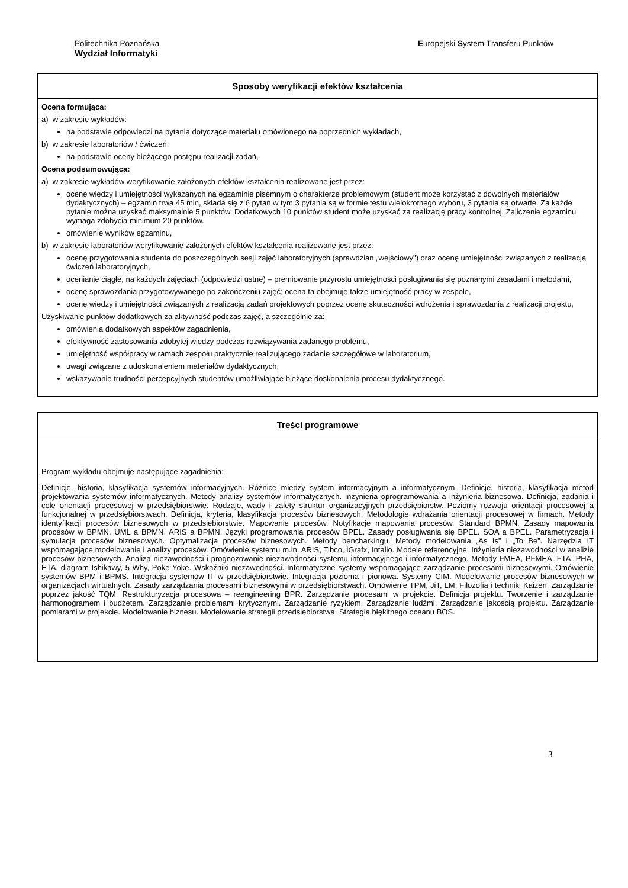Politechnika Poznańska
Wydział Informatyki
Europejski System Transferu Punktów
| Sposoby weryfikacji efektów kształcenia |
| --- |
| Ocena formująca: a) w zakresie wykładów: na podstawie odpowiedzi na pytania dotyczące materiału omówionego na poprzednich wykładach, b) w zakresie laboratoriów / ćwiczeń: na podstawie oceny bieżącego postępu realizacji zadań, Ocena podsumowująca: a) w zakresie wykładów weryfikowanie założonych efektów kształcenia realizowane jest przez: ocenę wiedzy i umiejętności wykazanych na egzaminie pisemnym o charakterze problemowym (student może korzystać z dowolnych materiałów dydaktycznych) – egzamin trwa 45 min, składa się z 6 pytań w tym 3 pytania są w formie testu wielokrotnego wyboru, 3 pytania są otwarte. Za każde pytanie można uzyskać maksymalnie 5 punktów. Dodatkowych 10 punktów student może uzyskać za realizację pracy kontrolnej. Zaliczenie egzaminu wymaga zdobycia minimum 20 punktów. omówienie wyników egzaminu, b) w zakresie laboratoriów weryfikowanie założonych efektów kształcenia realizowane jest przez: ocenę przygotowania studenta do poszczególnych sesji zajęć laboratoryjnych (sprawdzian „wejściowy") oraz ocenę umiejętności związanych z realizacją ćwiczeń laboratoryjnych, ocenianie ciągłe, na każdych zajęciach (odpowiedzi ustne) – premiowanie przyrostu umiejętności posługiwania się poznanymi zasadami i metodami, ocenę sprawozdania przygotowywanego po zakończeniu zajęć; ocena ta obejmuje także umiejętność pracy w zespole, ocenę wiedzy i umiejętności związanych z realizacją zadań projektowych poprzez ocenę skuteczności wdrożenia i sprawozdania z realizacji projektu, Uzyskiwanie punktów dodatkowych za aktywność podczas zajęć, a szczególnie za: omówienia dodatkowych aspektów zagadnienia, efektywność zastosowania zdobytej wiedzy podczas rozwiązywania zadanego problemu, umiejętność współpracy w ramach zespołu praktycznie realizującego zadanie szczegółowe w laboratorium, uwagi związane z udoskonaleniem materiałów dydaktycznych, wskazywanie trudności percepcyjnych studentów umożliwiające bieżące doskonalenia procesu dydaktycznego. |
| Treści programowe |
| --- |
| Program wykładu obejmuje następujące zagadnienia: Definicje, historia, klasyfikacja systemów informacyjnych. Różnice miedzy system informacyjnym a informatycznym. Definicje, historia, klasyfikacja metod projektowania systemów informatycznych. Metody analizy systemów informatycznych. Inżynieria oprogramowania a inżynieria biznesowa. Definicja, zadania i cele orientacji procesowej w przedsiębiorstwie. Rodzaje, wady i zalety struktur organizacyjnych przedsiębiorstw. Poziomy rozwoju orientacji procesowej a funkcjonalnej w przedsiębiorstwach. Definicja, kryteria, klasyfikacja procesów biznesowych. Metodologie wdrażania orientacji procesowej w firmach. Metody identyfikacji procesów biznesowych w przedsiębiorstwie. Mapowanie procesów. Notyfikacje mapowania procesów. Standard BPMN. Zasady mapowania procesów w BPMN. UML a BPMN. ARIS a BPMN. Języki programowania procesów BPEL. Zasady posługiwania się BPEL. SOA a BPEL. Parametryzacja i symulacja procesów biznesowych. Optymalizacja procesów biznesowych. Metody bencharkingu. Metody modelowania „As Is” i „To Be”. Narzędzia IT wspomagające modelowanie i analizy procesów. Omówienie systemu m.in. ARIS, Tibco, iGrafx, Intalio. Modele referencyjne. Inżynieria niezawodności w analizie procesów biznesowych. Analiza niezawodności i prognozowanie niezawodności systemu informacyjnego i informatycznego. Metody FMEA, PFMEA, FTA, PHA, ETA, diagram Ishikawy, 5-Why, Poke Yoke. Wskaźniki niezawodności. Informatyczne systemy wspomagające zarządzanie procesami biznesowymi. Omówienie systemów BPM i BPMS. Integracja systemów IT w przedsiębiorstwie. Integracja pozioma i pionowa. Systemy CIM. Modelowanie procesów biznesowych w organizacjach wirtualnych. Zasady zarządzania procesami biznesowymi w przedsiębiorstwach. Omówienie TPM, JiT, LM. Filozofia i techniki Kaizen. Zarządzanie poprzez jakość TQM. Restrukturyzacja procesowa – reengineering BPR. Zarządzanie procesami w projekcie. Definicja projektu. Tworzenie i zarządzanie harmonogramem i budżetem. Zarządzanie problemami krytycznymi. Zarządzanie ryzykiem. Zarządzanie ludźmi. Zarządzanie jakością projektu. Zarządzanie pomiarami w projekcie. Modelowanie biznesu. Modelowanie strategii przedsiębiorstwa. Strategia błękitnego oceanu BOS. |
3